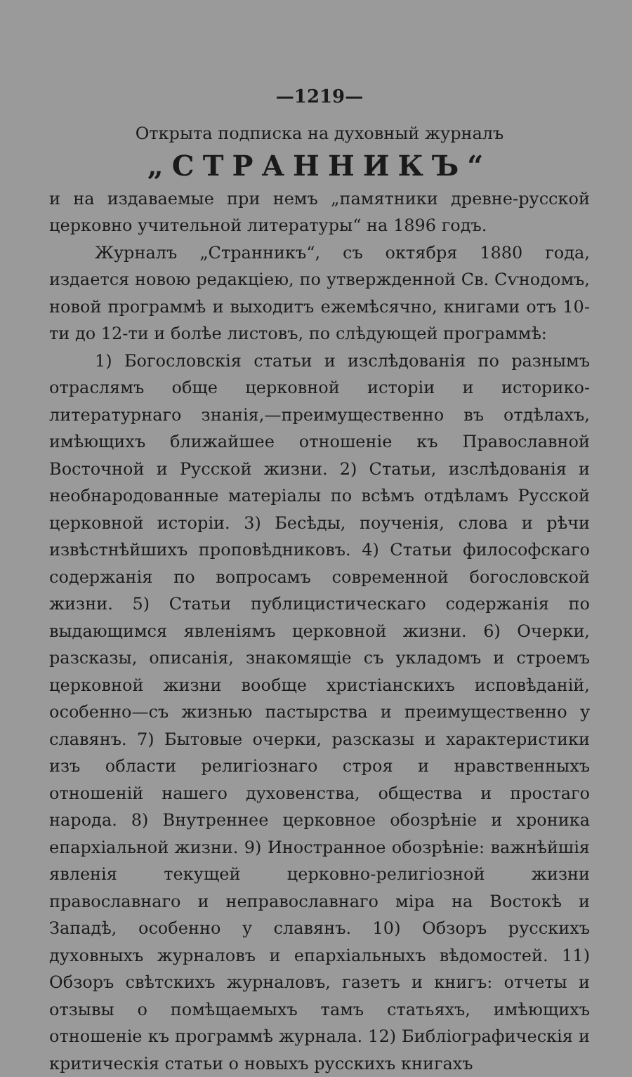—1219—
Открыта подписка на духовный журналъ
„СТРАННИКЪ“
и на издаваемые при немъ „памятники древне-русской церковно учительной литературы“ на 1896 годъ.
Журналъ „Странникъ“, съ октября 1880 года, издается новою редакціею, по утвержденной Св. Сѵнодомъ, новой программѣ и выходитъ ежемѣсячно, книгами отъ 10-ти до 12-ти и болѣе листовъ, по слѣдующей программѣ:
1) Богословскія статьи и изслѣдованія по разнымъ отраслямъ обще церковной исторіи и историко-литературнаго знанія,—преимущественно въ отдѣлахъ, имѣющихъ ближайшее отношеніе къ Православной Восточной и Русской жизни. 2) Статьи, изслѣдованія и необнародованные матеріалы по всѣмъ отдѣламъ Русской церковной исторіи. 3) Бесѣды, поученія, слова и рѣчи извѣстнѣйшихъ проповѣдниковъ. 4) Статьи философскаго содержанія по вопросамъ современной богословской жизни. 5) Статьи публицистическаго содержанія по выдающимся явленіямъ церковной жизни. 6) Очерки, разсказы, описанія, знакомящіе съ укладомъ и строемъ церковной жизни вообще христіанскихъ исповѣданій, особенно—съ жизнью пастырства и преимущественно у славянъ. 7) Бытовые очерки, разсказы и характеристики изъ области религіознаго строя и нравственныхъ отношеній нашего духовенства, общества и простаго народа. 8) Внутреннее церковное обозрѣніе и хроника епархіальной жизни. 9) Иностранное обозрѣніе: важнѣйшія явленія текущей церковно-религіозной жизни православнаго и неправославнаго міра на Востокѣ и Западѣ, особенно у славянъ. 10) Обзоръ русскихъ духовныхъ журналовъ и епархіальныхъ вѣдомостей. 11) Обзоръ свѣтскихъ журналовъ, газетъ и книгъ: отчеты и отзывы о помѣщаемыхъ тамъ статьяхъ, имѣющихъ отношеніе къ программѣ журнала. 12) Библіографическія и критическія статьи о новыхъ русскихъ книгахъ